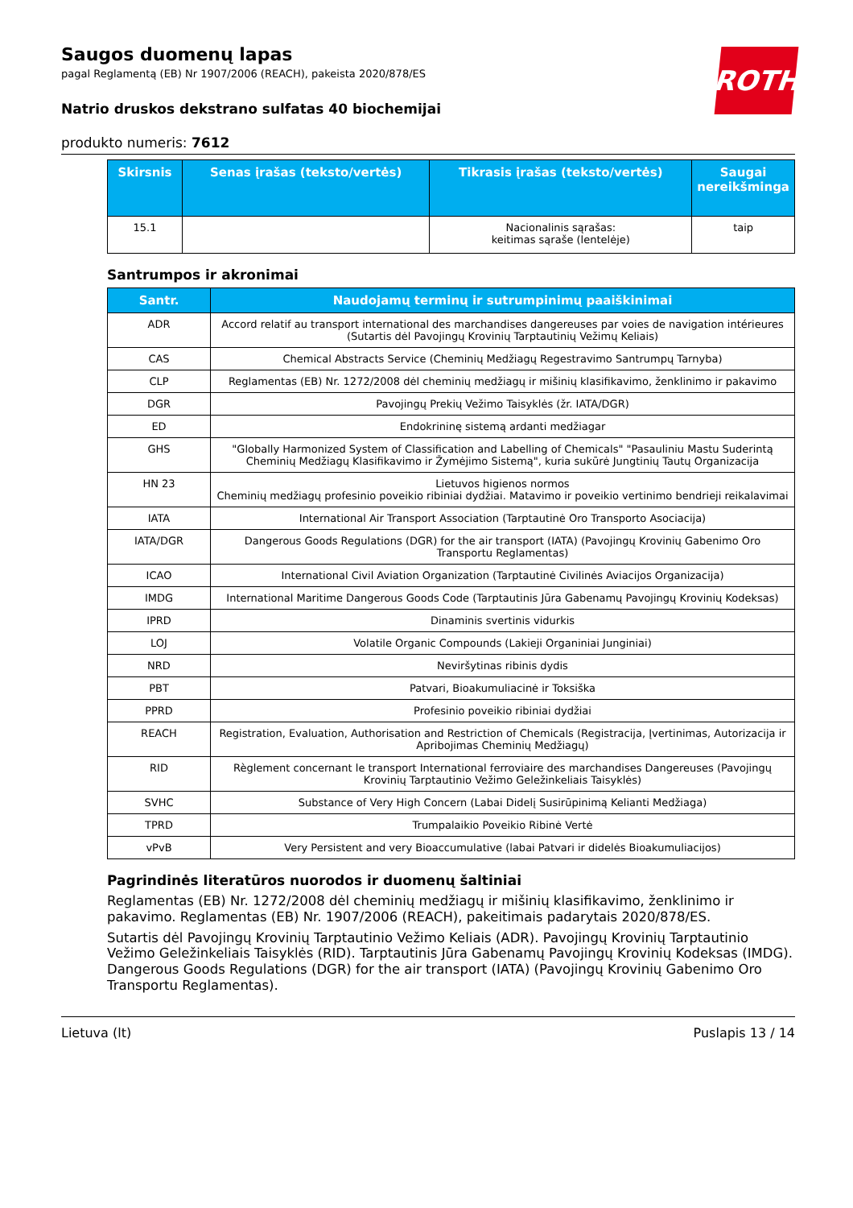ROTH
Saugos duomenų lapas
pagal Reglamentą (EB) Nr 1907/2006 (REACH), pakeista 2020/878/ES
Natrio druskos dekstrano sulfatas 40 biochemijai
produkto numeris: 7612
| Skirsnis | Senas įrašas (teksto/vertės) | Tikrasis įrašas (teksto/vertės) | Saugai nereikšminga |
| --- | --- | --- | --- |
| 15.1 | | Nacionalinis sąrašas: keitimas sąraše (lentelėje) | taip |
Santrumpos ir akronimai
| Santr. | Naudojamų terminų ir sutrumpinimų paaiškinimai |
| --- | --- |
| ADR | Accord relatif au transport international des marchandises dangereuses par voies de navigation intérieures (Sutartis dėl Pavojingų Krovinių Tarptautinių Vežimų Keliais) |
| CAS | Chemical Abstracts Service (Cheminių Medžiagų Regestravimo Santrumpų Tarnyba) |
| CLP | Reglamentas (EB) Nr. 1272/2008 dėl cheminių medžiagų ir mišinių klasifikavimo, ženklinimo ir pakavimo |
| DGR | Pavojingų Prekių Vežimo Taisyklės (žr. IATA/DGR) |
| ED | Endokrininę sistemą ardanti medžiagar |
| GHS | "Globally Harmonized System of Classification and Labelling of Chemicals" "Pasauliniu Mastu Suderintą Cheminių Medžiagų Klasifikavimo ir Žymėjimo Sistemą", kuria sukūrė Jungtinių Tautų Organizacija |
| HN 23 | Lietuvos higienos normos Cheminių medžiagų profesinio poveikio ribiniai dydžiai. Matavimo ir poveikio vertinimo bendrieji reikalavimai |
| IATA | International Air Transport Association (Tarptautinė Oro Transporto Asociacija) |
| IATA/DGR | Dangerous Goods Regulations (DGR) for the air transport (IATA) (Pavojingų Krovinių Gabenimo Oro Transportu Reglamentas) |
| ICAO | International Civil Aviation Organization (Tarptautinė Civilinės Aviacijos Organizacija) |
| IMDG | International Maritime Dangerous Goods Code (Tarptautinis Jūra Gabenamų Pavojingų Krovinių Kodeksas) |
| IPRD | Dinaminis svertinis vidurkis |
| LOJ | Volatile Organic Compounds (Lakieji Organiniai Junginiai) |
| NRD | Neviršytinas ribinis dydis |
| PBT | Patvari, Bioakumuliacinė ir Toksiška |
| PPRD | Profesinio poveikio ribiniai dydžiai |
| REACH | Registration, Evaluation, Authorisation and Restriction of Chemicals (Registracija, Įvertinimas, Autorizacija ir Apribojimas Cheminių Medžiagų) |
| RID | Règlement concernant le transport International ferroviaire des marchandises Dangereuses (Pavojingų Krovinių Tarptautinio Vežimo Geležinkeliais Taisyklės) |
| SVHC | Substance of Very High Concern (Labai Didelį Susirūpinimą Kelianti Medžiaga) |
| TPRD | Trumpalaikio Poveikio Ribinė Vertė |
| vPvB | Very Persistent and very Bioaccumulative (labai Patvari ir didelės Bioakumuliacijos) |
Pagrindinės literatūros nuorodos ir duomenų šaltiniai
Reglamentas (EB) Nr. 1272/2008 dėl cheminių medžiagų ir mišinių klasifikavimo, ženklinimo ir pakavimo. Reglamentas (EB) Nr. 1907/2006 (REACH), pakeitimais padarytais 2020/878/ES.
Sutartis dėl Pavojingų Krovinių Tarptautinio Vežimo Keliais (ADR). Pavojingų Krovinių Tarptautinio Vežimo Geležinkeliais Taisyklės (RID). Tarptautinis Jūra Gabenamų Pavojingų Krovinių Kodeksas (IMDG). Dangerous Goods Regulations (DGR) for the air transport (IATA) (Pavojingų Krovinių Gabenimo Oro Transportu Reglamentas).
Lietuva (lt) Puslapis 13 / 14